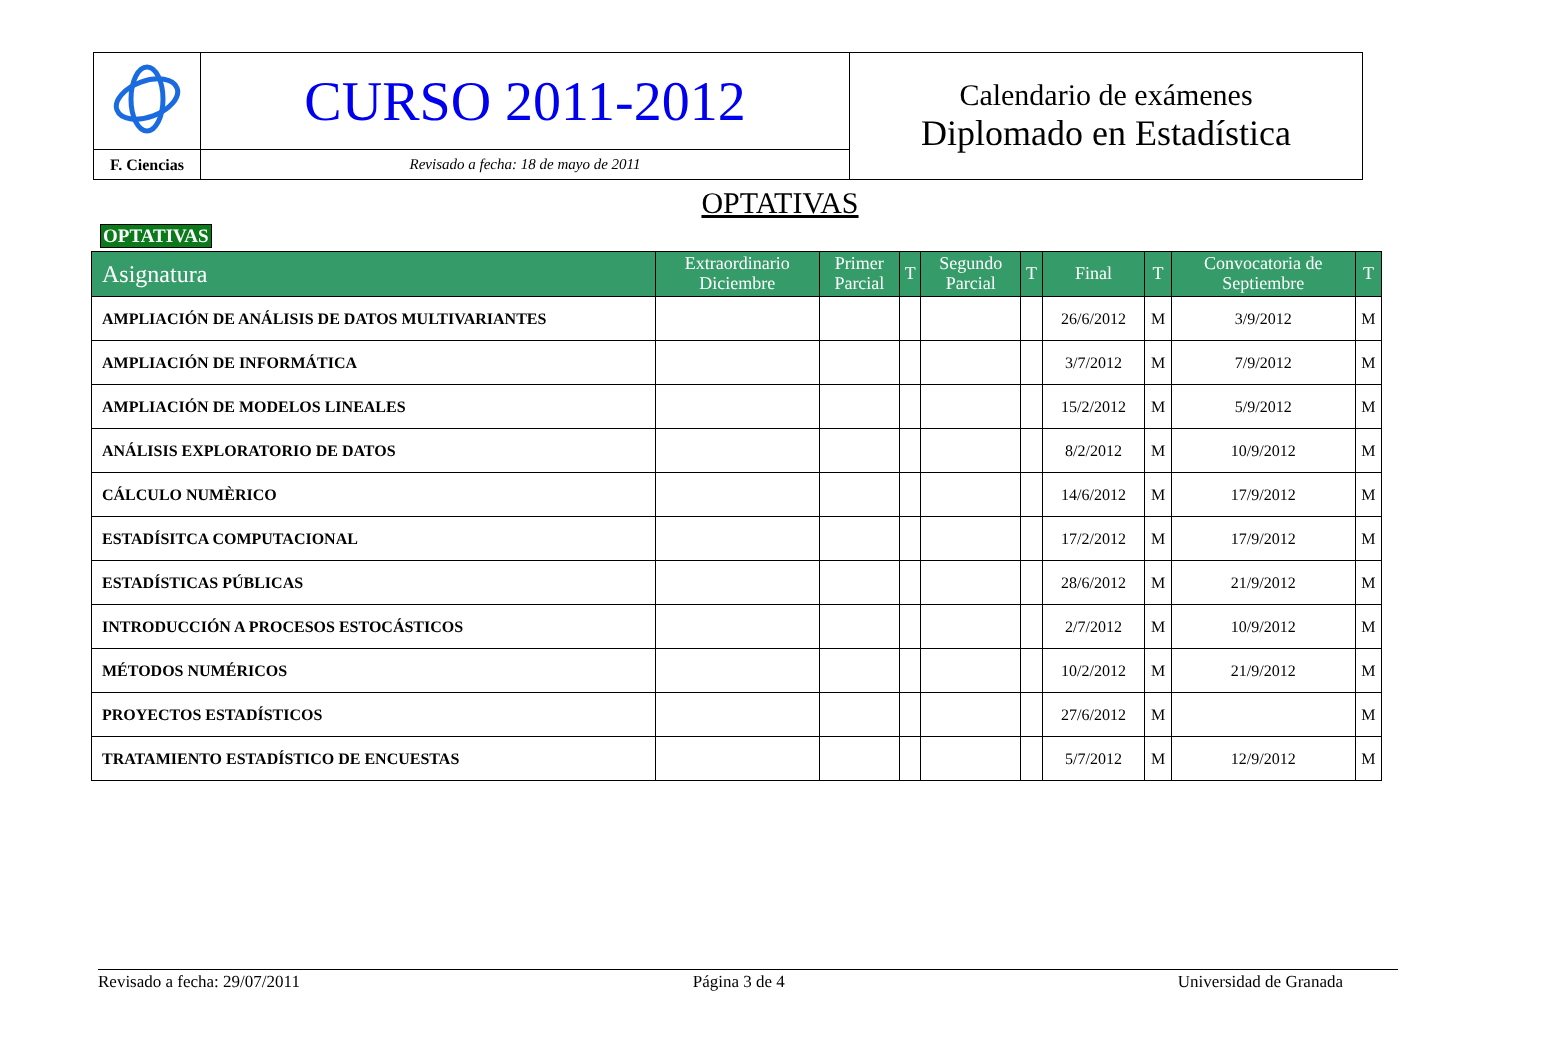| | CURSO 2011-2012 | Calendario de exámenes Diplomado en Estadística |
| F. Ciencias | Revisado a fecha: 18 de mayo de 2011 | |
OPTATIVAS
OPTATIVAS
| Asignatura | Extraordinario Diciembre | Primer Parcial | T | Segundo Parcial | T | Final | T | Convocatoria de Septiembre | T |
| --- | --- | --- | --- | --- | --- | --- | --- | --- | --- |
| AMPLIACIÓN DE ANÁLISIS DE DATOS MULTIVARIANTES | | | | | | 26/6/2012 | M | 3/9/2012 | M |
| AMPLIACIÓN DE INFORMÁTICA | | | | | | 3/7/2012 | M | 7/9/2012 | M |
| AMPLIACIÓN DE MODELOS LINEALES | | | | | | 15/2/2012 | M | 5/9/2012 | M |
| ANÁLISIS EXPLORATORIO DE DATOS | | | | | | 8/2/2012 | M | 10/9/2012 | M |
| CÁLCULO NUMÈRICO | | | | | | 14/6/2012 | M | 17/9/2012 | M |
| ESTADÍSITCA COMPUTACIONAL | | | | | | 17/2/2012 | M | 17/9/2012 | M |
| ESTADÍSTICAS PÚBLICAS | | | | | | 28/6/2012 | M | 21/9/2012 | M |
| INTRODUCCIÓN A PROCESOS ESTOCÁSTICOS | | | | | | 2/7/2012 | M | 10/9/2012 | M |
| MÉTODOS NUMÉRICOS | | | | | | 10/2/2012 | M | 21/9/2012 | M |
| PROYECTOS ESTADÍSTICOS | | | | | | 27/6/2012 | M | | M |
| TRATAMIENTO ESTADÍSTICO DE ENCUESTAS | | | | | | 5/7/2012 | M | 12/9/2012 | M |
Revisado a fecha: 29/07/2011 Página 3 de 4 Universidad de Granada